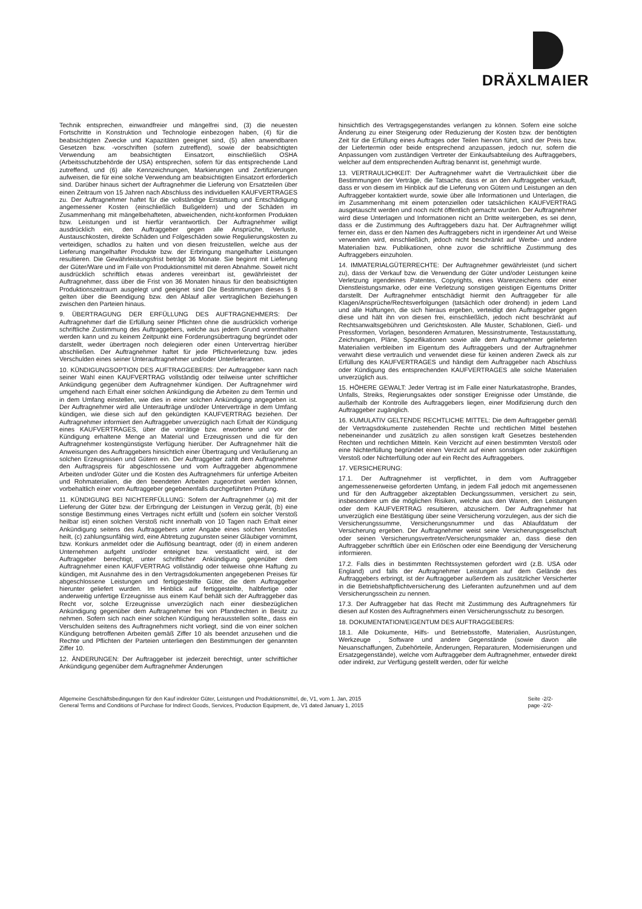DRÄXLMAIER
Technik entsprechen, einwandfreier und mängelfrei sind, (3) die neuesten Fortschritte in Konstruktion und Technologie einbezogen haben, (4) für die beabsichtigten Zwecke und Kapazitäten geeignet sind, (5) allen anwendbaren Gesetzen bzw. -vorschriften (sofern zutreffend), sowie der beabsichtigten Verwendung am beabsichtigten Einsatzort, einschließlich OSHA (Arbeitsschutzbehörde der USA) entsprechen, sofern für das entsprechende Land zutreffend, und (6) alle Kennzeichnungen, Markierungen und Zertifizierungen aufweisen, die für eine solche Verwendung am beabsichtigten Einsatzort erforderlich sind. Darüber hinaus sichert der Auftragnehmer die Lieferung von Ersatzteilen über einen Zeitraum von 15 Jahren nach Abschluss des individuellen KAUFVERTRAGES zu. Der Auftragnehmer haftet für die vollständige Erstattung und Entschädigung angemessener Kosten (einschließlich Bußgeldern) und der Schäden im Zusammenhang mit mängelbehafteten, abweichenden, nicht-konformen Produkten bzw. Leistungen und ist hierfür verantwortlich. Der Auftragnehmer willigt ausdrücklich ein, den Auftraggeber gegen alle Ansprüche, Verluste, Austauschkosten, direkte Schäden und Folgeschäden sowie Regulierungskosten zu verteidigen, schadlos zu halten und von diesen freizustellen, welche aus der Lieferung mangelhafter Produkte bzw. der Erbringung mangelhafter Leistungen resultieren. Die Gewährleistungsfrist beträgt 36 Monate. Sie beginnt mit Lieferung der Güter/Ware und im Falle von Produktionsmittel mit deren Abnahme. Soweit nicht ausdrücklich schriftlich etwas anderes vereinbart ist, gewährleistet der Auftragnehmer, dass über die Frist von 36 Monaten hinaus für den beabsichtigten Produktionszeitraum ausgelegt und geeignet sind Die Bestimmungen dieses § 8 gelten über die Beendigung bzw. den Ablauf aller vertraglichen Beziehungen zwischen den Parteien hinaus.
9. ÜBERTRAGUNG DER ERFÜLLUNG DES AUFTRAGNEHMERS: Der Auftragnehmer darf die Erfüllung seiner Pflichten ohne die ausdrücklich vorherige schriftliche Zustimmung des Auftraggebers, welche aus jedem Grund vorenthalten werden kann und zu keinem Zeitpunkt eine Forderungsübertragung begründet oder darstellt, weder übertragen noch delegieren oder einen Untervertrag hierüber abschließen. Der Auftragnehmer haftet für jede Pflichtverletzung bzw. jedes Verschulden eines seiner Unterauftragnehmer und/oder Unterlieferanten.
10. KÜNDIGUNGSOPTION DES AUFTRAGGEBERS: Der Auftraggeber kann nach seiner Wahl einen KAUFVERTRAG vollständig oder teilweise unter schriftlicher Ankündigung gegenüber dem Auftragnehmer kündigen. Der Auftragnehmer wird umgehend nach Erhalt einer solchen Ankündigung die Arbeiten zu dem Termin und in dem Umfang einstellen, wie dies in einer solchen Ankündigung angegeben ist. Der Auftragnehmer wird alle Unteraufträge und/oder Unterverträge in dem Umfang kündigen, wie diese sich auf den gekündigten KAUFVERTRAG beziehen. Der Auftragnehmer informiert den Auftraggeber unverzüglich nach Erhalt der Kündigung eines KAUFVERTRAGES, über die vorrätige bzw. erworbene und vor der Kündigung erhaltene Menge an Material und Erzeugnissen und die für den Auftragnehmer kostengünstigste Verfügung hierüber. Der Auftragnehmer hält die Anweisungen des Auftraggebers hinsichtlich einer Übertragung und Veräußerung an solchen Erzeugnissen und Gütern ein. Der Auftraggeber zahlt dem Auftragnehmer den Auftragspreis für abgeschlossene und vom Auftraggeber abgenommene Arbeiten und/oder Güter und die Kosten des Auftragnehmers für unfertige Arbeiten und Rohmaterialien, die den beendeten Arbeiten zugeordnet werden können, vorbehaltlich einer vom Auftraggeber gegebenenfalls durchgeführten Prüfung.
11. KÜNDIGUNG BEI NICHTERFÜLLUNG: Sofern der Auftragnehmer (a) mit der Lieferung der Güter bzw. der Erbringung der Leistungen in Verzug gerät, (b) eine sonstige Bestimmung eines Vertrages nicht erfüllt und (sofern ein solcher Verstoß heilbar ist) einen solchen Verstoß nicht innerhalb von 10 Tagen nach Erhalt einer Ankündigung seitens des Auftraggebers unter Angabe eines solchen Verstoßes heilt, (c) zahlungsunfähig wird, eine Abtretung zugunsten seiner Gläubiger vornimmt, bzw. Konkurs anmeldet oder die Auflösung beantragt, oder (d) in einem anderen Unternehmen aufgeht und/oder enteignet bzw. verstaatlicht wird, ist der Auftraggeber berechtigt, unter schriftlicher Ankündigung gegenüber dem Auftragnehmer einen KAUFVERTRAG vollständig oder teilweise ohne Haftung zu kündigen, mit Ausnahme des in den Vertragsdokumenten angegebenen Preises für abgeschlossene Leistungen und fertiggestellte Güter, die dem Auftraggeber hierunter geliefert wurden. Im Hinblick auf fertiggestellte, halbfertige oder anderweitig unfertige Erzeugnisse aus einem Kauf behält sich der Auftraggeber das Recht vor, solche Erzeugnisse unverzüglich nach einer diesbezüglichen Ankündigung gegenüber dem Auftragnehmer frei von Pfandrechten in Besitz zu nehmen. Sofern sich nach einer solchen Kündigung herausstellen sollte,, dass ein Verschulden seitens des Auftragnehmers nicht vorliegt, sind die von einer solchen Kündigung betroffenen Arbeiten gemäß Ziffer 10 als beendet anzusehen und die Rechte und Pflichten der Parteien unterliegen den Bestimmungen der genannten Ziffer 10.
12. ÄNDERUNGEN: Der Auftraggeber ist jederzeit berechtigt, unter schriftlicher Ankündigung gegenüber dem Auftragnehmer Änderungen
hinsichtlich des Vertragsgegenstandes verlangen zu können. Sofern eine solche Änderung zu einer Steigerung oder Reduzierung der Kosten bzw. der benötigten Zeit für die Erfüllung eines Auftrages oder Teilen hiervon führt, sind der Preis bzw. der Liefertermin oder beide entsprechend anzupassen, jedoch nur, sofern die Anpassungen vom zuständigen Vertreter der Einkaufsabteilung des Auftraggebers, welcher auf dem entsprechenden Auftrag benannt ist, genehmigt wurde.
13. VERTRAULICHKEIT: Der Auftragnehmer wahrt die Vertraulichkeit über die Bestimmungen der Verträge, die Tatsache, dass er an den Auftraggeber verkauft, dass er von diesem im Hinblick auf die Lieferung von Gütern und Leistungen an den Auftraggeber kontaktiert wurde, sowie über alle Informationen und Unterlagen, die im Zusammenhang mit einem potenziellen oder tatsächlichen KAUFVERTRAG ausgetauscht werden und noch nicht öffentlich gemacht wurden. Der Auftragnehmer wird diese Unterlagen und Informationen nicht an Dritte weitergeben, es sei denn, dass er die Zustimmung des Auftraggebers dazu hat. Der Auftragnehmer willigt ferner ein, dass er den Namen des Auftraggebers nicht in irgendeiner Art und Weise verwenden wird, einschließlich, jedoch nicht beschränkt auf Werbe- und andere Materialien bzw. Publikationen, ohne zuvor die schriftliche Zustimmung des Auftraggebers einzuholen.
14. IMMATERIALGÜTERRECHTE: Der Auftragnehmer gewährleistet (und sichert zu), dass der Verkauf bzw. die Verwendung der Güter und/oder Leistungen keine Verletzung irgendeines Patentes, Copyrights, eines Warenzeichens oder einer Dienstleistungsmarke, oder eine Verletzung sonstigen geistigen Eigentums Dritter darstellt. Der Auftragnehmer entschädigt hiermit den Auftraggeber für alle Klagen/Ansprüche/Rechtsverfolgungen (tatsächlich oder drohend) in jedem Land und alle Haftungen, die sich hieraus ergeben, verteidigt den Auftraggeber gegen diese und hält ihn von diesen frei, einschließlich, jedoch nicht beschränkt auf Rechtsanwaltsgebühren und Gerichtskosten. Alle Muster, Schablonen, Gieß- und Pressformen, Vorlagen, besonderen Armaturen, Messinstrumente, Testausstattung, Zeichnungen, Pläne, Spezifikationen sowie alle dem Auftragnehmer gelieferten Materialien verbleiben im Eigentum des Auftraggebers und der Auftragnehmer verwahrt diese vertraulich und verwendet diese für keinen anderen Zweck als zur Erfüllung des KAUFVERTRAGES und händigt dem Auftraggeber nach Abschluss oder Kündigung des entsprechenden KAUFVERTRAGES alle solche Materialien unverzüglich aus.
15. HÖHERE GEWALT: Jeder Vertrag ist im Falle einer Naturkatastrophe, Brandes, Unfalls, Streiks, Regierungsaktes oder sonstiger Ereignisse oder Umstände, die außerhalb der Kontrolle des Auftraggebers liegen, einer Modifizierung durch den Auftraggeber zugänglich.
16. KUMULATIV GELTENDE RECHTLICHE MITTEL: Die dem Auftraggeber gemäß der Vertragsdokumente zustehenden Rechte und rechtlichen Mittel bestehen nebeneinander und zusätzlich zu allen sonstigen kraft Gesetzes bestehenden Rechten und rechtlichen Mitteln. Kein Verzicht auf einen bestimmten Verstoß oder eine Nichterfüllung begründet einen Verzicht auf einen sonstigen oder zukünftigen Verstoß oder Nichterfüllung oder auf ein Recht des Auftraggebers.
17. VERSICHERUNG:
17.1. Der Auftragnehmer ist verpflichtet, in dem vom Auftraggeber angemessenerweise geforderten Umfang, in jedem Fall jedoch mit angemessenen und für den Auftraggeber akzeptablen Deckungssummen, versichert zu sein, insbesondere um die möglichen Risiken, welche aus den Waren, den Leistungen oder dem KAUFVERTRAG resultieren, abzusichern. Der Auftragnehmer hat unverzüglich eine Bestätigung über seine Versicherung vorzulegen, aus der sich die Versicherungssumme, Versicherungsnummer und das Ablaufdatum der Versicherung ergeben. Der Auftragnehmer weist seine Versicherungsgesellschaft oder seinen Versicherungsvertreter/Versicherungsmakler an, dass diese den Auftraggeber schriftlich über ein Erlöschen oder eine Beendigung der Versicherung informieren.
17.2. Falls dies in bestimmten Rechtssystemen gefordert wird (z.B. USA oder England) und falls der Auftragnehmer Leistungen auf dem Gelände des Auftraggebers erbringt, ist der Auftraggeber außerdem als zusätzlicher Versicherter in die Betriebshaftpflichtversicherung des Lieferanten aufzunehmen und auf dem Versicherungsschein zu nennen.
17.3. Der Auftraggeber hat das Recht mit Zustimmung des Auftragnehmers für diesen auf Kosten des Auftragnehmers einen Versicherungsschutz zu besorgen.
18. DOKUMENTATION/EIGENTUM DES AUFTRAGGEBERS:
18.1. Alle Dokumente, Hilfs- und Betriebsstoffe, Materialien, Ausrüstungen, Werkzeuge , Software und andere Gegenstände (sowie davon alle Neuanschaffungen, Zubehörteile, Änderungen, Reparaturen, Modernisierungen und Ersatzgegenstände), welche vom Auftraggeber dem Auftragnehmer, entweder direkt oder indirekt, zur Verfügung gestellt werden, oder für welche
Allgemeine Geschäftsbedingungen für den Kauf indirekter Güter, Leistungen und Produktionsmittel, de, V1, vom 1. Jan, 2015
General Terms and Conditions of Purchase for Indirect Goods, Services, Production Equipment, de, V1 dated January 1, 2015
Seite -2/2-
page -2/2-